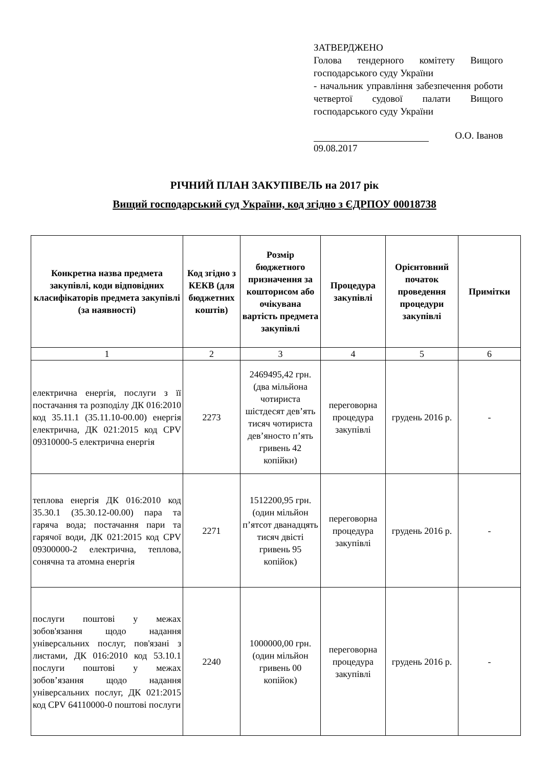ЗАТВЕРДЖЕНО
Голова тендерного комітету Вищого господарського суду України
- начальник управління забезпечення роботи четвертої судової палати Вищого господарського суду України
О.О. Іванов
09.08.2017
РІЧНИЙ ПЛАН ЗАКУПІВЕЛЬ на 2017 рік
Вищий господарський суд України, код згідно з ЄДРПОУ 00018738
| Конкретна назва предмета закупівлі, коди відповідних класифікаторів предмета закупівлі (за наявності) | Код згідно з КЕКВ (для бюджетних коштів) | Розмір бюджетного призначення за кошторисом або очікувана вартість предмета закупівлі | Процедура закупівлі | Орієнтовний початок проведення процедури закупівлі | Примітки |
| --- | --- | --- | --- | --- | --- |
| 1 | 2 | 3 | 4 | 5 | 6 |
| електрична енергія, послуги з її постачання та розподілу ДК 016:2010 код 35.11.1 (35.11.10-00.00) енергія електрична, ДК 021:2015 код CPV 09310000-5 електрична енергія | 2273 | 2469495,42 грн. (два мільйона чотириста шістдесят дев’ять тисяч чотириста дев’яносто п’ять гривень 42 копійки) | переговорна процедура закупівлі | грудень 2016 р. | - |
| теплова енергія ДК 016:2010 код 35.30.1 (35.30.12-00.00) пара та гаряча вода; постачання пари та гарячої води, ДК 021:2015 код CPV 09300000-2 електрична, теплова, сонячна та атомна енергія | 2271 | 1512200,95 грн. (один мільйон п’ятсот дванадцять тисяч двісті гривень 95 копійок) | переговорна процедура закупівлі | грудень 2016 р. | - |
| послуги поштові у межах зобов'язання щодо надання універсальних послуг, пов'язані з листами, ДК 016:2010 код 53.10.1 послуги поштові у межах зобов’язання щодо надання універсальних послуг, ДК 021:2015 код CPV 64110000-0 поштові послуги | 2240 | 1000000,00 грн. (один мільйон гривень 00 копійок) | переговорна процедура закупівлі | грудень 2016 р. | - |